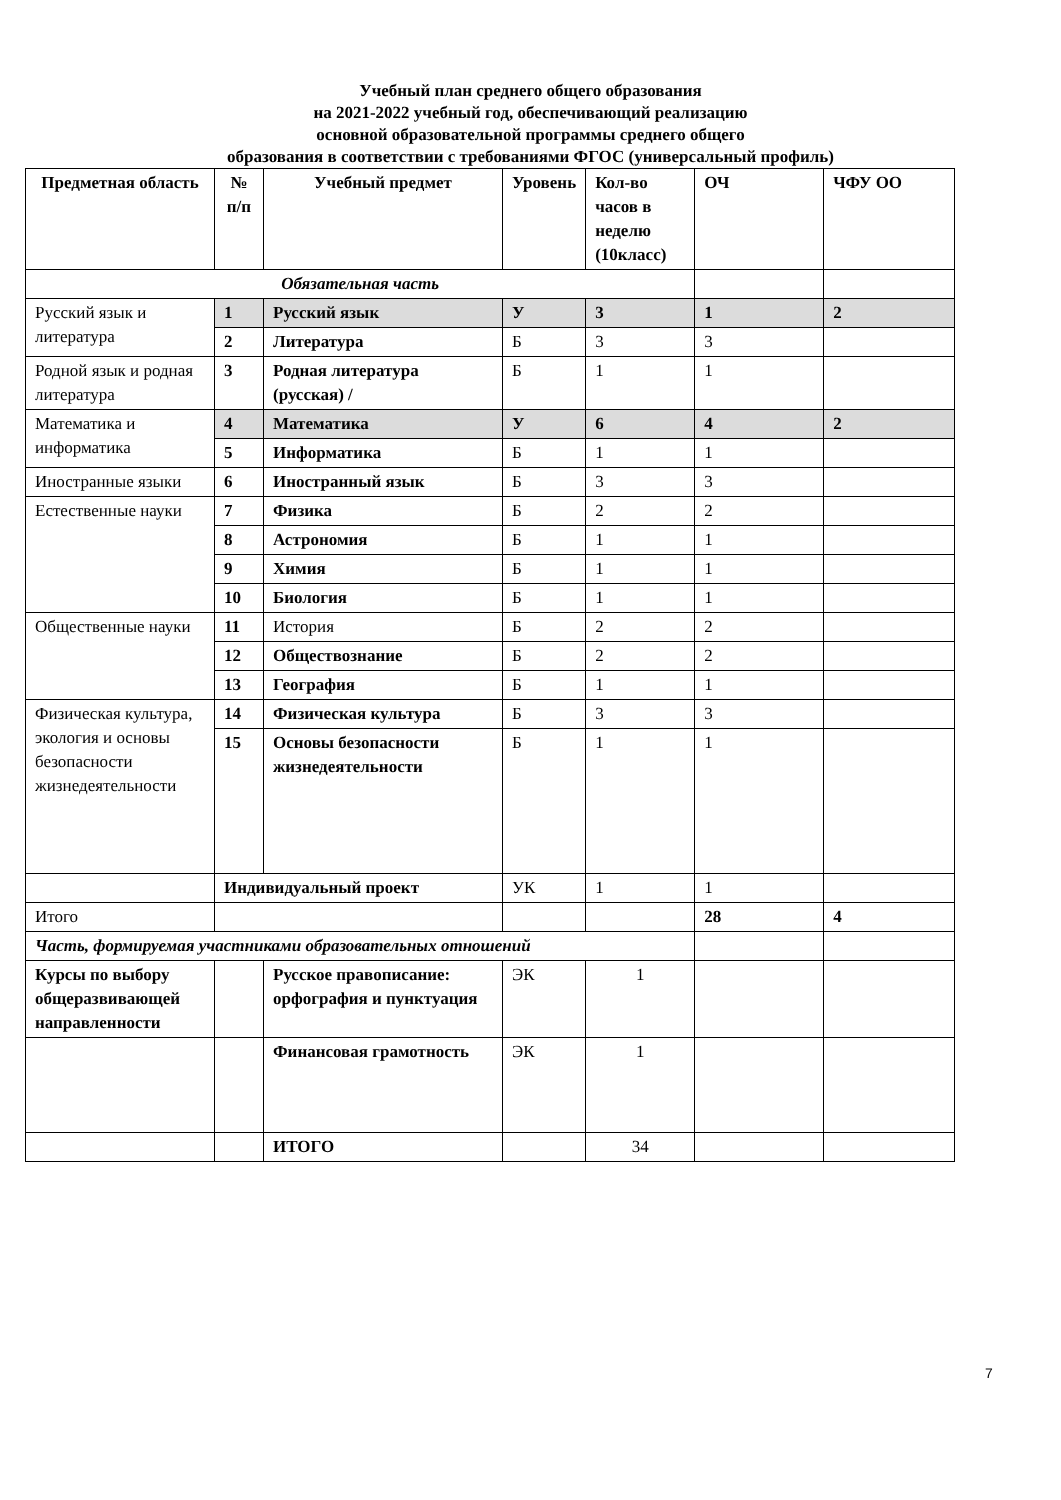Учебный план среднего общего образования
на 2021-2022 учебный год, обеспечивающий реализацию
основной образовательной программы среднего общего
образования в соответствии с требованиями ФГОС (универсальный профиль)
| Предметная область | № п/п | Учебный предмет | Уровень | Кол-во часов в неделю (10класс) | ОЧ | ЧФУ ОО |
| Обязательная часть | | | | | | |
| Русский язык и литература | 1 | Русский язык | У | 3 | 1 | 2 |
| | 2 | Литература | Б | 3 | 3 | |
| Родной язык и родная литература | 3 | Родная литература (русская) / | Б | 1 | 1 | |
| Математика и информатика | 4 | Математика | У | 6 | 4 | 2 |
| | 5 | Информатика | Б | 1 | 1 | |
| Иностранные языки | 6 | Иностранный язык | Б | 3 | 3 | |
| Естественные науки | 7 | Физика | Б | 2 | 2 | |
| | 8 | Астрономия | Б | 1 | 1 | |
| | 9 | Химия | Б | 1 | 1 | |
| | 10 | Биология | Б | 1 | 1 | |
| Общественные науки | 11 | История | Б | 2 | 2 | |
| | 12 | Обществознание | Б | 2 | 2 | |
| | 13 | География | Б | 1 | 1 | |
| Физическая культура, экология и основы безопасности жизнедеятельности | 14 | Физическая культура | Б | 3 | 3 | |
| | 15 | Основы безопасности жизнедеятельности | Б | 1 | 1 | |
| | Индивидуальный проект | | УК | 1 | 1 | |
| Итого | | | | | 28 | 4 |
| Часть, формируемая участниками образовательных отношений | | | | | | |
| Курсы по выбору общеразвивающей направленности | | Русское правописание: орфография и пунктуация | ЭК | 1 | | |
| | | Финансовая грамотность | ЭК | 1 | | |
| | | ИТОГО | | 34 | | |
7